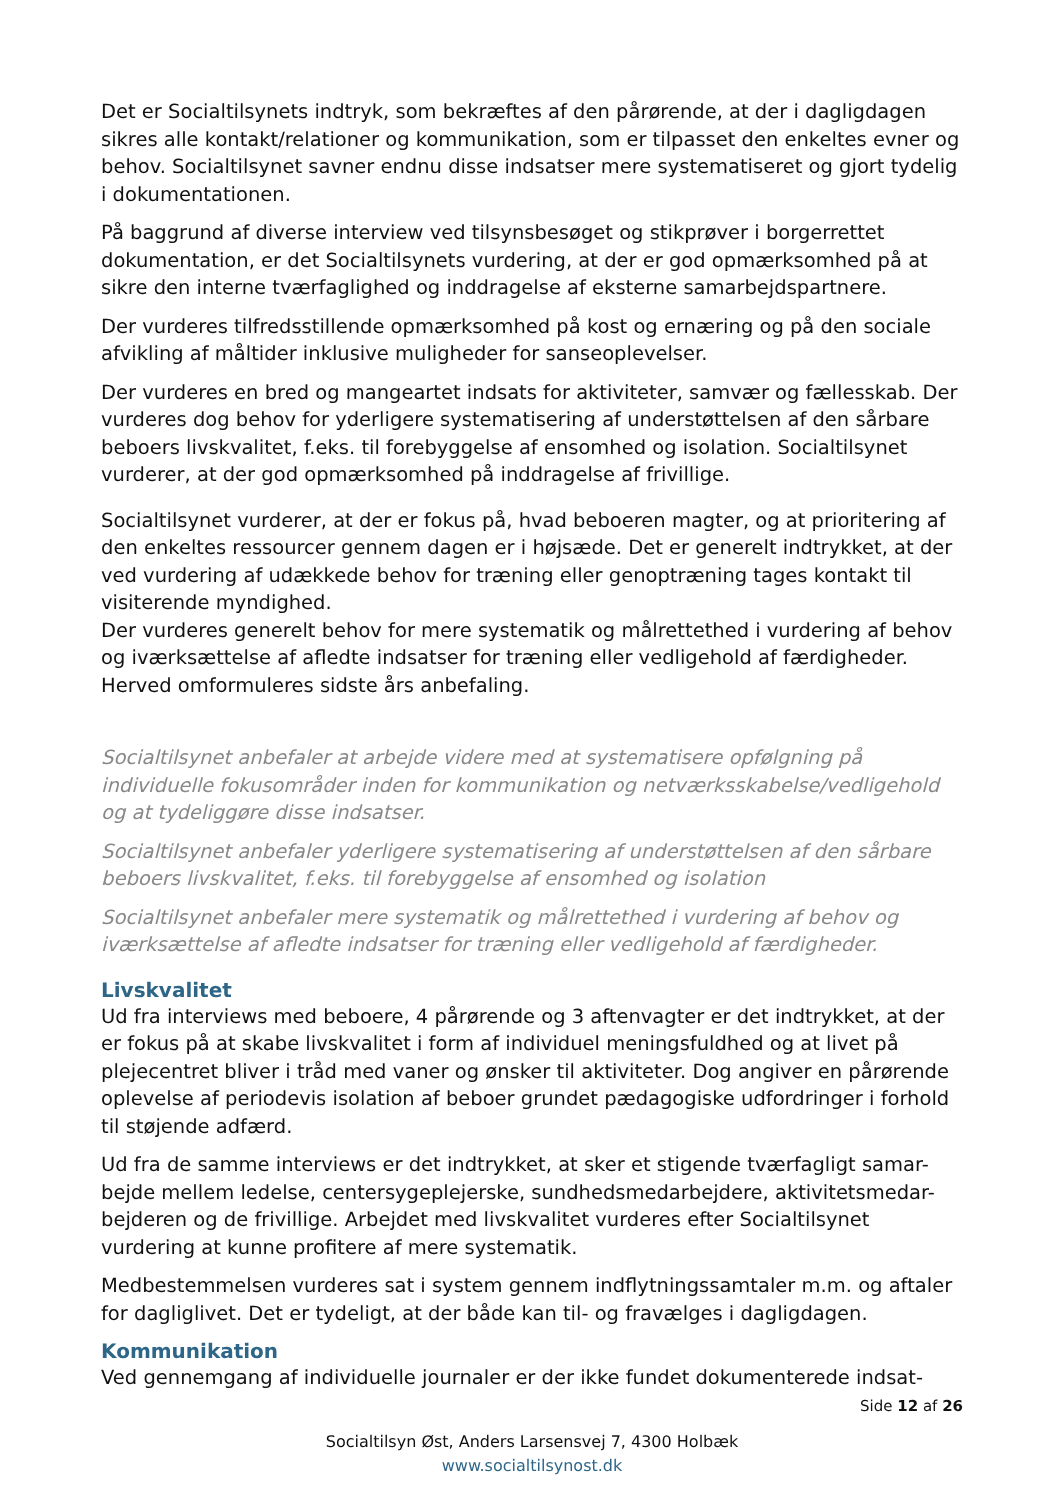Det er Socialtilsynets indtryk, som bekræftes af den pårørende, at der i dagligdagen sikres alle kontakt/relationer og kommunikation, som er tilpasset den enkeltes evner og behov. Socialtilsynet savner endnu disse indsatser mere systematiseret og gjort tydelig i dokumentationen.
På baggrund af diverse interview ved tilsynsbesøget og stikprøver i borgerrettet dokumentation, er det Socialtilsynets vurdering, at der er god opmærksomhed på at sikre den interne tværfaglighed og inddragelse af eksterne samarbejdspartnere.
Der vurderes tilfredsstillende opmærksomhed på kost og ernæring og på den sociale afvikling af måltider inklusive muligheder for sanseoplevelser.
Der vurderes en bred og mangeartet indsats for aktiviteter, samvær og fællesskab. Der vurderes dog behov for yderligere systematisering af understøttelsen af den sårbare beboers livskvalitet, f.eks. til forebyggelse af ensomhed og isolation. Socialtilsynet vurderer, at der god opmærksomhed på inddragelse af frivillige.
Socialtilsynet vurderer, at der er fokus på, hvad beboeren magter, og at prioritering af den enkeltes ressourcer gennem dagen er i højsæde. Det er generelt indtrykket, at der ved vurdering af udækkede behov for træning eller genoptræning tages kontakt til visiterende myndighed.
Der vurderes generelt behov for mere systematik og målrettethed i vurdering af behov og iværksættelse af afledte indsatser for træning eller vedligehold af færdigheder. Herved omformuleres sidste års anbefaling.
Socialtilsynet anbefaler at arbejde videre med at systematisere opfølgning på individuelle fokusområder inden for kommunikation og netværksskabelse/vedligehold og at tydeliggøre disse indsatser.
Socialtilsynet anbefaler yderligere systematisering af understøttelsen af den sårbare beboers livskvalitet, f.eks. til forebyggelse af ensomhed og isolation
Socialtilsynet anbefaler mere systematik og målrettethed i vurdering af behov og iværksættelse af afledte indsatser for træning eller vedligehold af færdigheder.
Livskvalitet
Ud fra interviews med beboere, 4 pårørende og 3 aftenvagter er det indtrykket, at der er fokus på at skabe livskvalitet i form af individuel meningsfuldhed og at livet på plejecentret bliver i tråd med vaner og ønsker til aktiviteter. Dog angiver en pårørende oplevelse af periodevis isolation af beboer grundet pædagogiske udfordringer i forhold til støjende adfærd.
Ud fra de samme interviews er det indtrykket, at sker et stigende tværfagligt samar-bejde mellem ledelse, centersygeplejerske, sundhedsmedarbejdere, aktivitetsmedar-bejderen og de frivillige. Arbejdet med livskvalitet vurderes efter Socialtilsynet vurdering at kunne profitere af mere systematik.
Medbestemmelsen vurderes sat i system gennem indflytningssamtaler m.m. og aftaler for dagliglivet. Det er tydeligt, at der både kan til- og fravælges i dagligdagen.
Kommunikation
Ved gennemgang af individuelle journaler er der ikke fundet dokumenterede indsat-
Side 12 af 26
Socialtilsyn Øst, Anders Larsensvej 7, 4300 Holbæk
www.socialtilsynost.dk